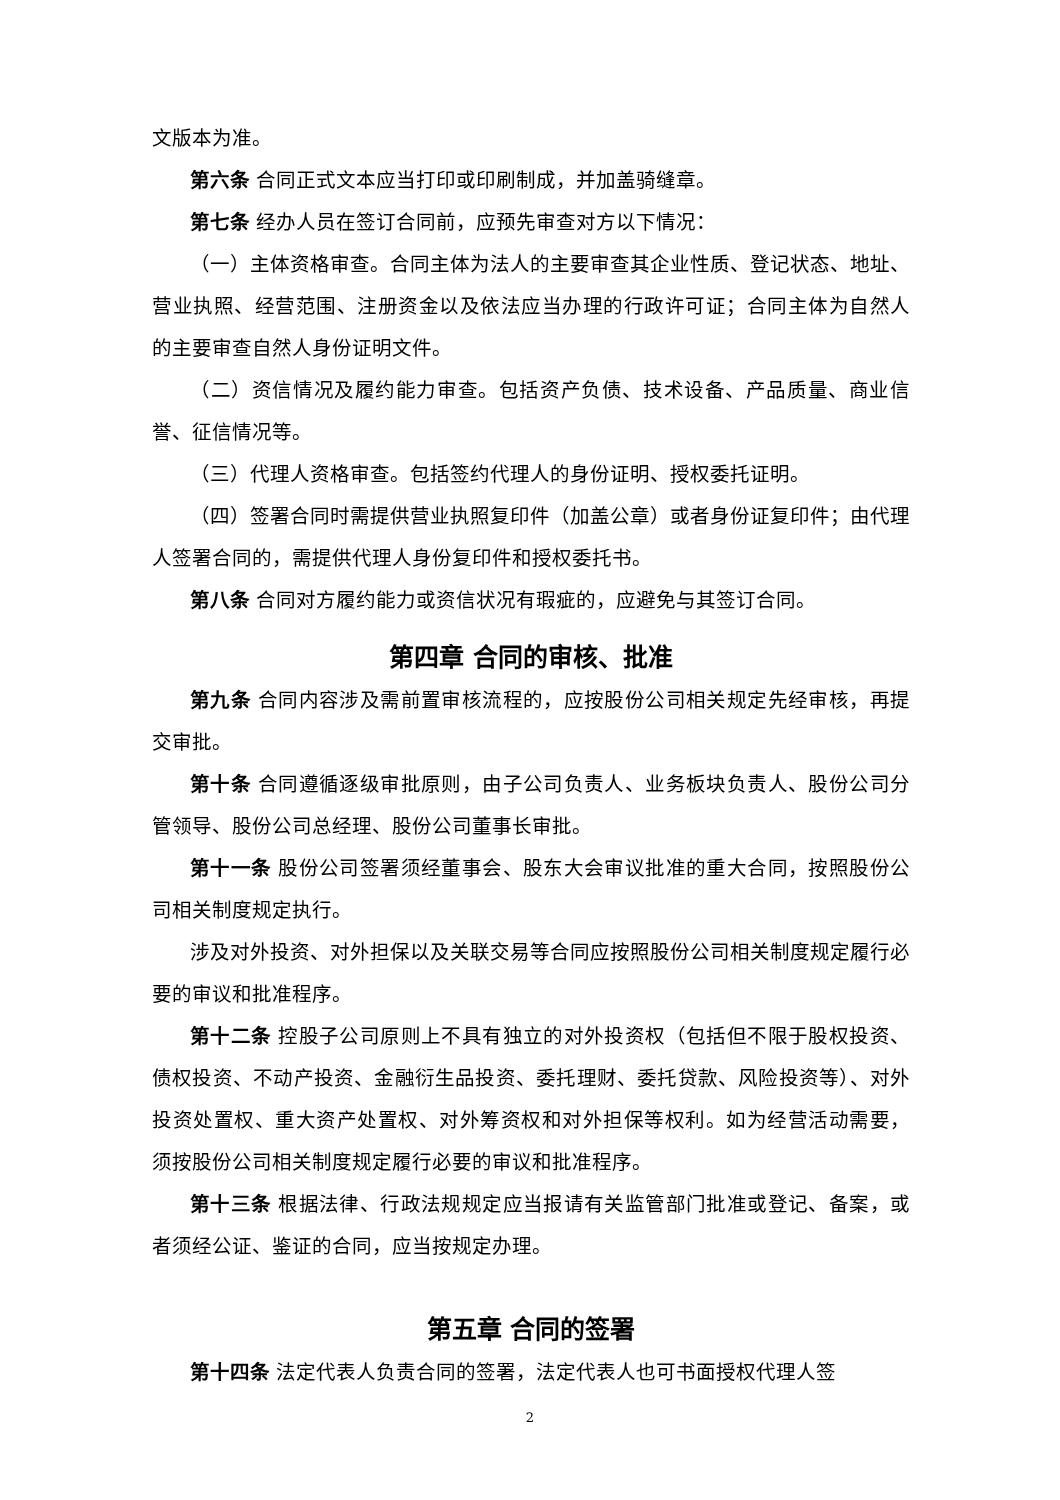文版本为准。
第六条 合同正式文本应当打印或印刷制成，并加盖骑缝章。
第七条 经办人员在签订合同前，应预先审查对方以下情况：
（一）主体资格审查。合同主体为法人的主要审查其企业性质、登记状态、地址、营业执照、经营范围、注册资金以及依法应当办理的行政许可证；合同主体为自然人的主要审查自然人身份证明文件。
（二）资信情况及履约能力审查。包括资产负债、技术设备、产品质量、商业信誉、征信情况等。
（三）代理人资格审查。包括签约代理人的身份证明、授权委托证明。
（四）签署合同时需提供营业执照复印件（加盖公章）或者身份证复印件；由代理人签署合同的，需提供代理人身份复印件和授权委托书。
第八条 合同对方履约能力或资信状况有瑕疵的，应避免与其签订合同。
第四章 合同的审核、批准
第九条 合同内容涉及需前置审核流程的，应按股份公司相关规定先经审核，再提交审批。
第十条 合同遵循逐级审批原则，由子公司负责人、业务板块负责人、股份公司分管领导、股份公司总经理、股份公司董事长审批。
第十一条 股份公司签署须经董事会、股东大会审议批准的重大合同，按照股份公司相关制度规定执行。
涉及对外投资、对外担保以及关联交易等合同应按照股份公司相关制度规定履行必要的审议和批准程序。
第十二条 控股子公司原则上不具有独立的对外投资权（包括但不限于股权投资、债权投资、不动产投资、金融衍生品投资、委托理财、委托贷款、风险投资等）、对外投资处置权、重大资产处置权、对外筹资权和对外担保等权利。如为经营活动需要，须按股份公司相关制度规定履行必要的审议和批准程序。
第十三条 根据法律、行政法规规定应当报请有关监管部门批准或登记、备案，或者须经公证、鉴证的合同，应当按规定办理。
第五章 合同的签署
第十四条 法定代表人负责合同的签署，法定代表人也可书面授权代理人签
2